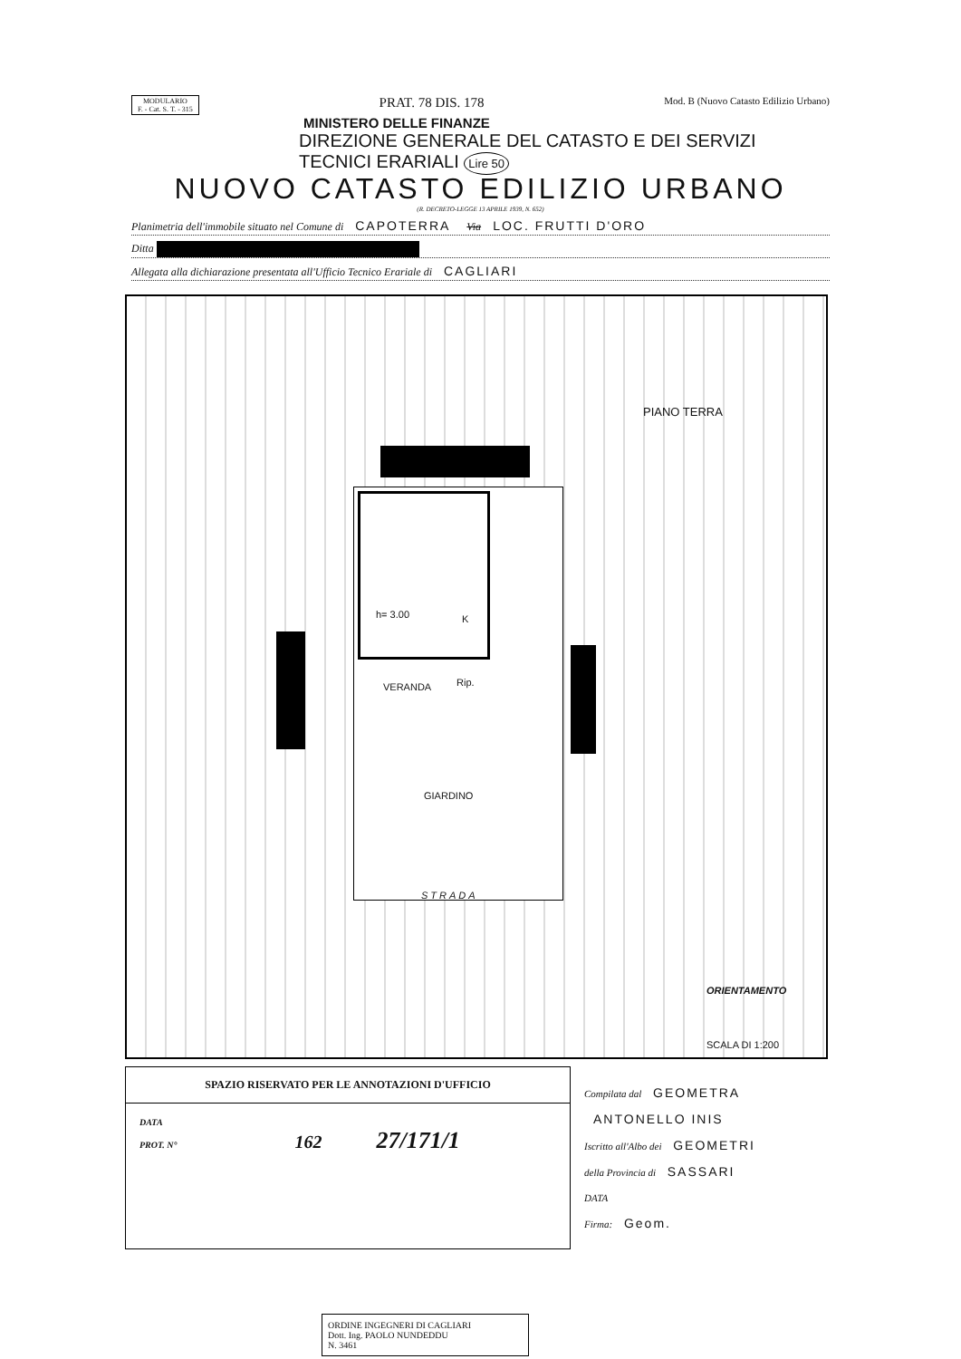MODULARIO
F. - Cat. S. T. - 315 PRAT. 78 DIS. 178 Mod. B (Nuovo Catasto Edilizio Urbano)
MINISTERO DELLE FINANZE
DIREZIONE GENERALE DEL CATASTO E DEI SERVIZI TECNICI ERARIALI Lire 50
NUOVO CATASTO EDILIZIO URBANO
(R. DECRETO-LEGGE 13 APRILE 1939, N. 652)
Planimetria dell'immobile situato nel Comune di CAPOTERRA Via LOC. FRUTTI D'ORO
Ditta
Allegata alla dichiarazione presentata all'Ufficio Tecnico Erariale di CAGLIARI
PIANO TERRA
h= 3.00 K
VERANDA Rip.
GIARDINO
STRADA
ORIENTAMENTO
SCALA DI 1:200
SPAZIO RISERVATO PER LE ANNOTAZIONI D'UFFICIO
DATA
PROT. N° 162 27/171/1
Compilata dal GEOMETRA
ANTONELLO INIS
Iscritto all'Albo dei GEOMETRI
della Provincia di SASSARI
DATA
Firma: Geom.
ORDINE INGEGNERI DI CAGLIARI
Dott. Ing. PAOLO NUNDEDDU
N. 3461